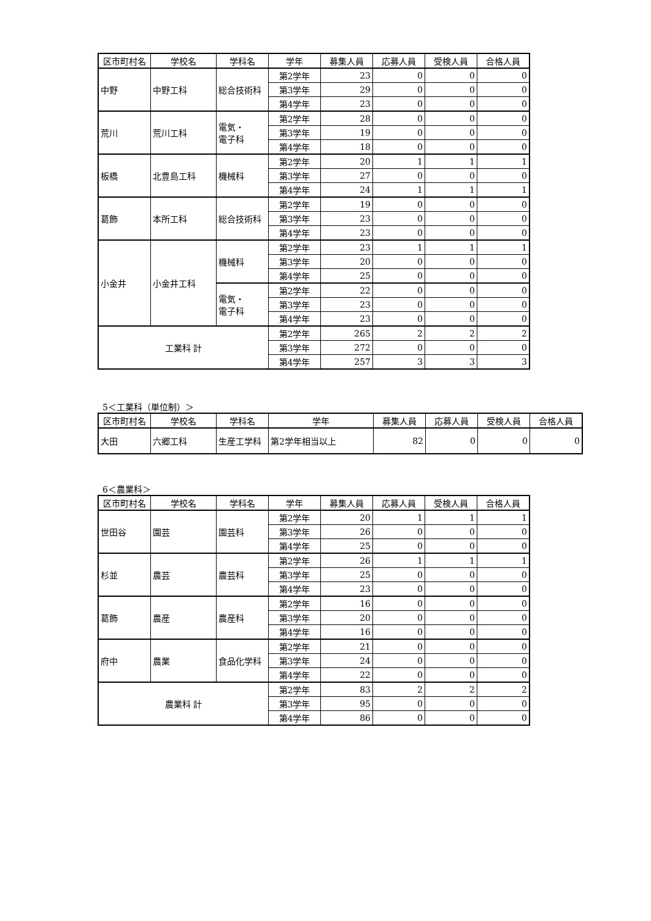| 区市町村名 | 学校名 | 学科名 | 学年 | 募集人員 | 応募人員 | 受検人員 | 合格人員 |
| --- | --- | --- | --- | --- | --- | --- | --- |
| 中野 | 中野工科 | 総合技術科 | 第2学年 | 23 | 0 | 0 | 0 |
| | | | 第3学年 | 29 | 0 | 0 | 0 |
| | | | 第4学年 | 23 | 0 | 0 | 0 |
| 荒川 | 荒川工科 | 電気・ 電子科 | 第2学年 | 28 | 0 | 0 | 0 |
| | | | 第3学年 | 19 | 0 | 0 | 0 |
| | | | 第4学年 | 18 | 0 | 0 | 0 |
| 板橋 | 北豊島工科 | 機械科 | 第2学年 | 20 | 1 | 1 | 1 |
| | | | 第3学年 | 27 | 0 | 0 | 0 |
| | | | 第4学年 | 24 | 1 | 1 | 1 |
| 葛飾 | 本所工科 | 総合技術科 | 第2学年 | 19 | 0 | 0 | 0 |
| | | | 第3学年 | 23 | 0 | 0 | 0 |
| | | | 第4学年 | 23 | 0 | 0 | 0 |
| 小金井 | 小金井工科 | 機械科 | 第2学年 | 23 | 1 | 1 | 1 |
| | | | 第3学年 | 20 | 0 | 0 | 0 |
| | | | 第4学年 | 25 | 0 | 0 | 0 |
| | | 電気・ 電子科 | 第2学年 | 22 | 0 | 0 | 0 |
| | | | 第3学年 | 23 | 0 | 0 | 0 |
| | | | 第4学年 | 23 | 0 | 0 | 0 |
| 工業科 計 | | | 第2学年 | 265 | 2 | 2 | 2 |
| | | | 第3学年 | 272 | 0 | 0 | 0 |
| | | | 第4学年 | 257 | 3 | 3 | 3 |
5＜工業科（単位制）＞
| 区市町村名 | 学校名 | 学科名 | 学年 | 募集人員 | 応募人員 | 受検人員 | 合格人員 |
| --- | --- | --- | --- | --- | --- | --- | --- |
| 大田 | 六郷工科 | 生産工学科 | 第2学年相当以上 | 82 | 0 | 0 | 0 |
6＜農業科＞
| 区市町村名 | 学校名 | 学科名 | 学年 | 募集人員 | 応募人員 | 受検人員 | 合格人員 |
| --- | --- | --- | --- | --- | --- | --- | --- |
| 世田谷 | 園芸 | 園芸科 | 第2学年 | 20 | 1 | 1 | 1 |
| | | | 第3学年 | 26 | 0 | 0 | 0 |
| | | | 第4学年 | 25 | 0 | 0 | 0 |
| 杉並 | 農芸 | 農芸科 | 第2学年 | 26 | 1 | 1 | 1 |
| | | | 第3学年 | 25 | 0 | 0 | 0 |
| | | | 第4学年 | 23 | 0 | 0 | 0 |
| 葛飾 | 農産 | 農産科 | 第2学年 | 16 | 0 | 0 | 0 |
| | | | 第3学年 | 20 | 0 | 0 | 0 |
| | | | 第4学年 | 16 | 0 | 0 | 0 |
| 府中 | 農業 | 食品化学科 | 第2学年 | 21 | 0 | 0 | 0 |
| | | | 第3学年 | 24 | 0 | 0 | 0 |
| | | | 第4学年 | 22 | 0 | 0 | 0 |
| 農業科 計 | | | 第2学年 | 83 | 2 | 2 | 2 |
| | | | 第3学年 | 95 | 0 | 0 | 0 |
| | | | 第4学年 | 86 | 0 | 0 | 0 |